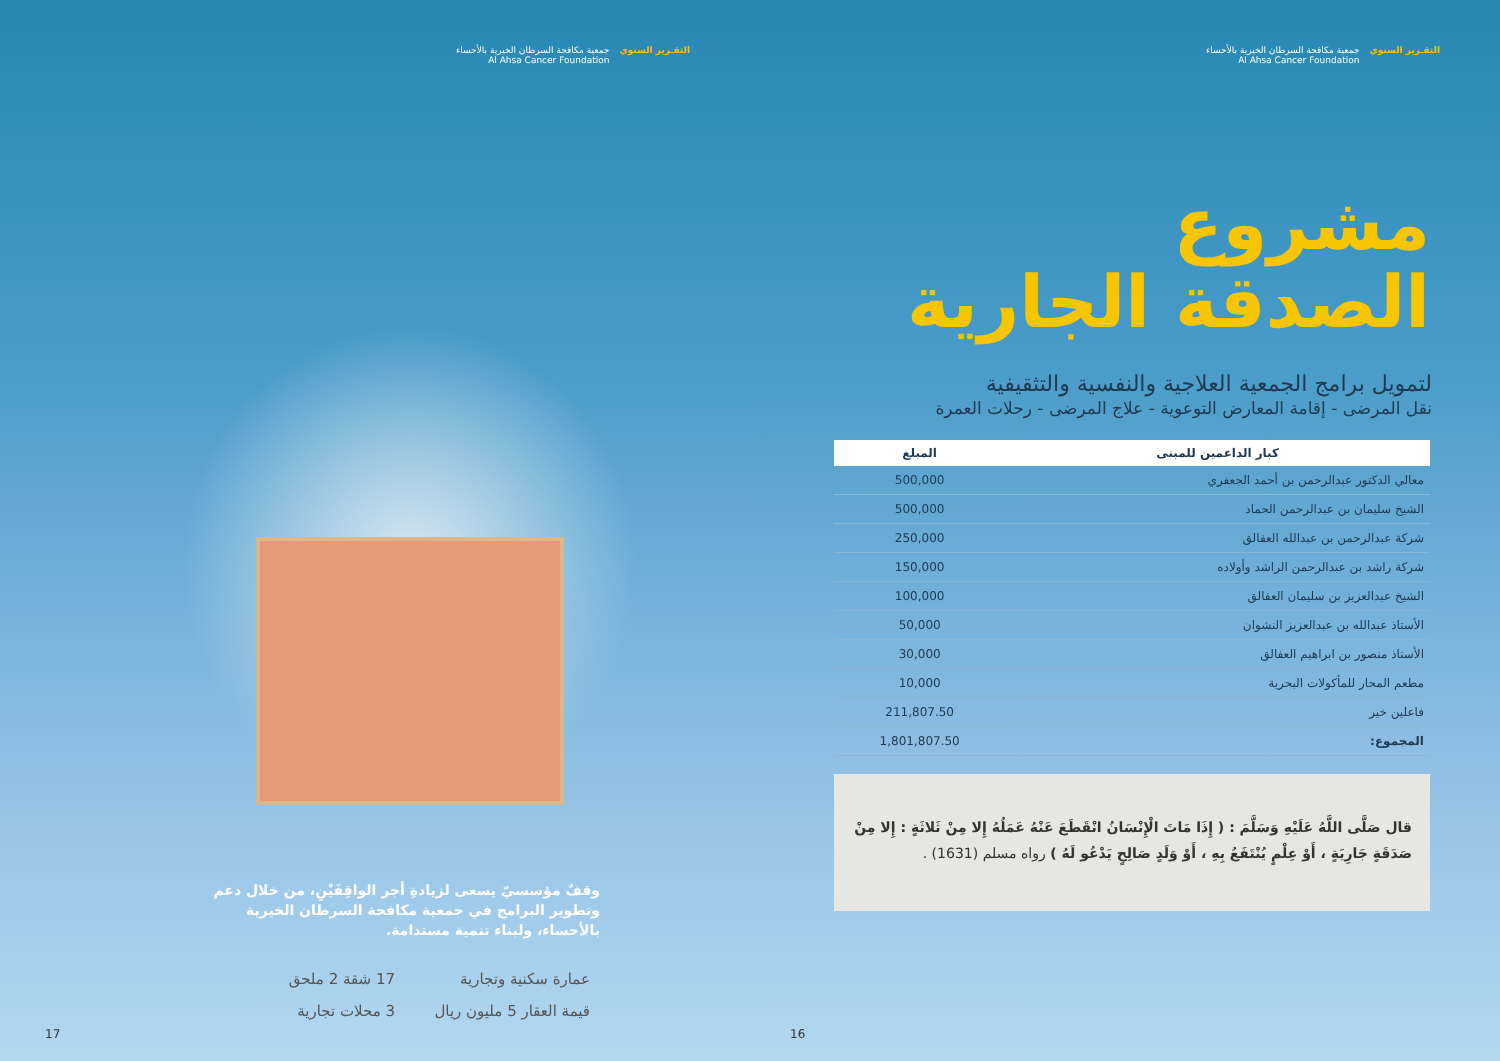التقـرير السنوي جمعية مكافحة السرطان الخيرية بالأحساء
Al Ahsa Cancer Foundation
مشروع
الصدقة الجارية
لتمويل برامج الجمعية العلاجية والنفسية والتثقيفية
نقل المرضى - إقامة المعارض التوعوية - علاج المرضى - رحلات العمرة
| كبار الداعمين للمبنى | المبلغ |
| --- | --- |
| معالي الدكتور عبدالرحمن بن أحمد الجعفري | 500,000 |
| الشيخ سليمان بن عبدالرحمن الحماد | 500,000 |
| شركة عبدالرحمن بن عبدالله العفالق | 250,000 |
| شركة راشد بن عبدالرحمن الراشد وأولاده | 150,000 |
| الشيخ عبدالعزيز بن سليمان العفالق | 100,000 |
| الأستاذ عبدالله بن عبدالعزيز النشوان | 50,000 |
| الأستاذ منصور بن ابراهيم العفالق | 30,000 |
| مطعم المحار للمأكولات البحرية | 10,000 |
| فاعلين خير | 211,807.50 |
| المجموع: | 1,801,807.50 |
قال صَلَّى اللَّهُ عَلَيْهِ وَسَلَّمَ : ( إِذَا مَاتَ الْإِنْسَانُ انْقَطَعَ عَنْهُ عَمَلُهُ إِلا مِنْ ثَلاثَةٍ : إِلا مِنْ صَدَقَةٍ جَارِيَةٍ ، أَوْ عِلْمٍ يُنْتَفَعُ بِهِ ، أَوْ وَلَدٍ صَالِحٍ يَدْعُو لَهُ ) رواه مسلم (1631) .
16
التقـرير السنوي جمعية مكافحة السرطان الخيرية بالأحساء
Al Ahsa Cancer Foundation
وقفٌ مؤسسيّ يسعى لزيادةِ أجر الواقِفَيْنِ، من خلال دعم وتطوير البرامج في جمعية مكافحة السرطان الخيرية بالأحساء، ولبناء تنمية مستدامة.
عمارة سكنية وتجارية 17 شقة 2 ملحق قيمة العقار 5 مليون ريال 3 محلات تجارية
17